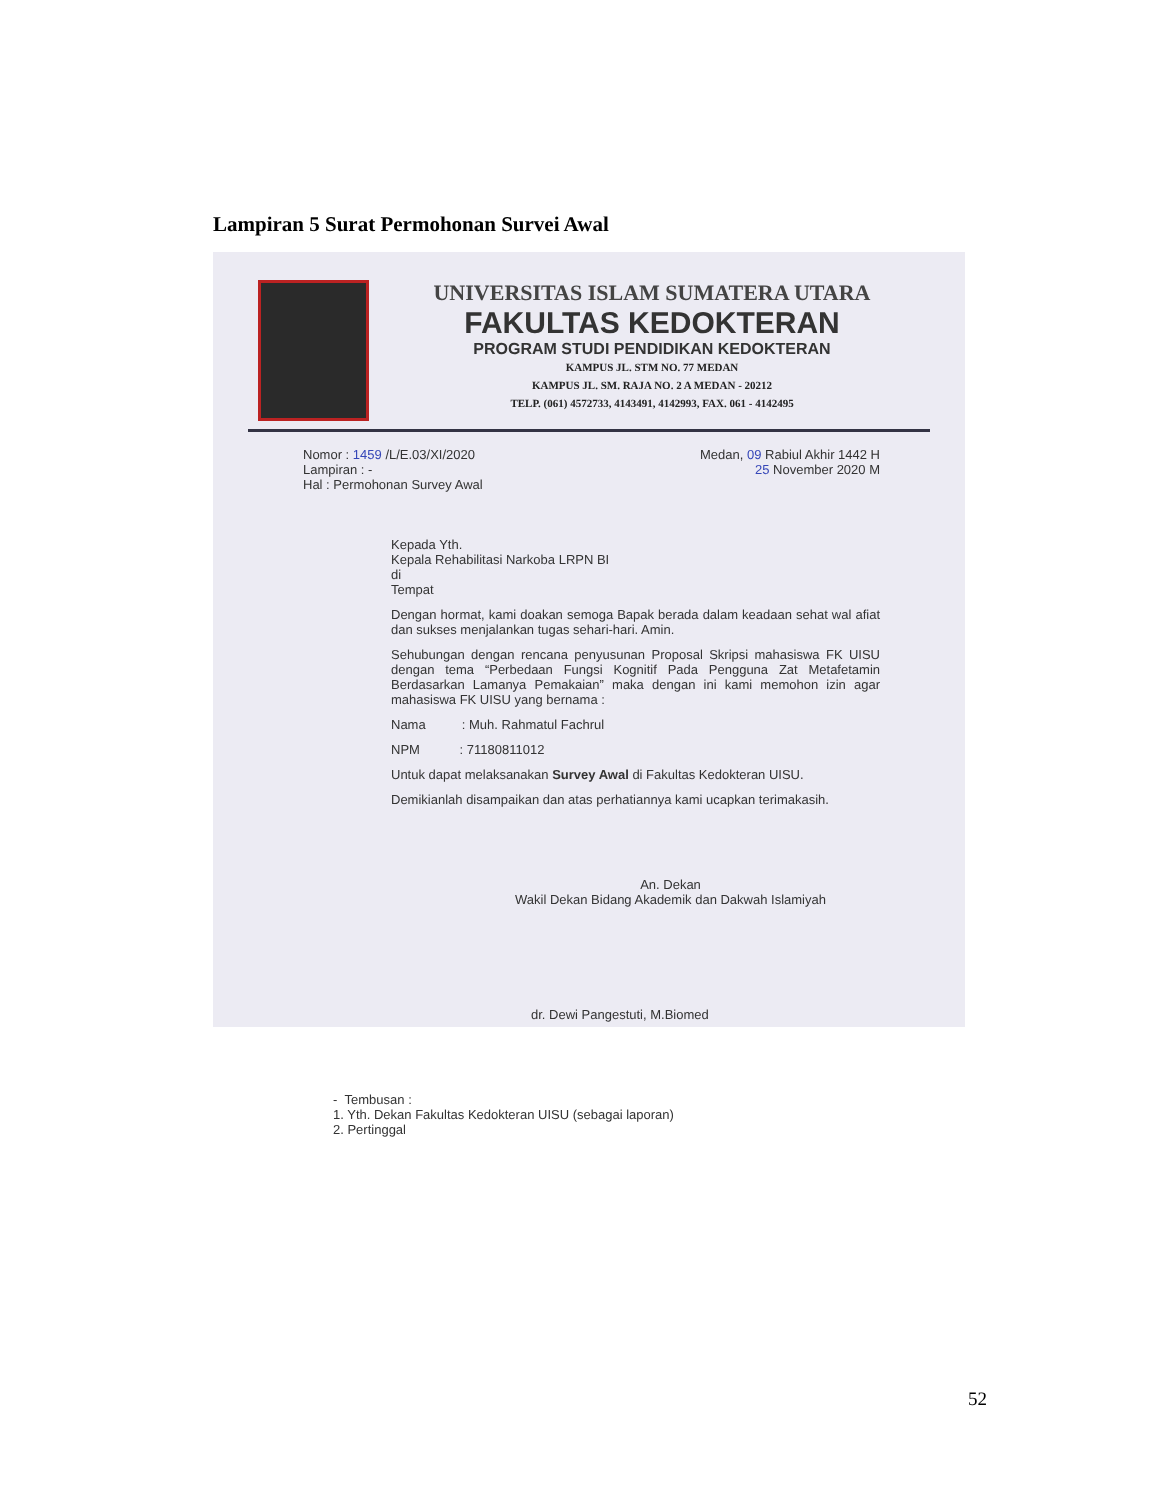Lampiran 5 Surat Permohonan Survei Awal
UNIVERSITAS ISLAM SUMATERA UTARA
FAKULTAS KEDOKTERAN
PROGRAM STUDI PENDIDIKAN KEDOKTERAN
KAMPUS JL. STM NO. 77 MEDAN
KAMPUS JL. SM. RAJA NO. 2 A MEDAN - 20212
TELP. (061) 4572733, 4143491, 4142993, FAX. 061 - 4142495
Nomor : 1459 /L/E.03/XI/2020
Lampiran : -
Hal : Permohonan Survey Awal
Medan, 09 Rabiul Akhir 1442 H
25 November 2020 M
Kepada Yth.
Kepala Rehabilitasi Narkoba LRPN BI
di
Tempat
Dengan hormat, kami doakan semoga Bapak berada dalam keadaan sehat wal afiat dan sukses menjalankan tugas sehari-hari. Amin.
Sehubungan dengan rencana penyusunan Proposal Skripsi mahasiswa FK UISU dengan tema “Perbedaan Fungsi Kognitif Pada Pengguna Zat Metafetamin Berdasarkan Lamanya Pemakaian” maka dengan ini kami memohon izin agar mahasiswa FK UISU yang bernama :
Nama : Muh. Rahmatul Fachrul
NPM : 71180811012
Untuk dapat melaksanakan Survey Awal di Fakultas Kedokteran UISU.
Demikianlah disampaikan dan atas perhatiannya kami ucapkan terimakasih.
An. Dekan
Wakil Dekan Bidang Akademik dan Dakwah Islamiyah
dr. Dewi Pangestuti, M.Biomed
- Tembusan :
1. Yth. Dekan Fakultas Kedokteran UISU (sebagai laporan)
2. Pertinggal
52